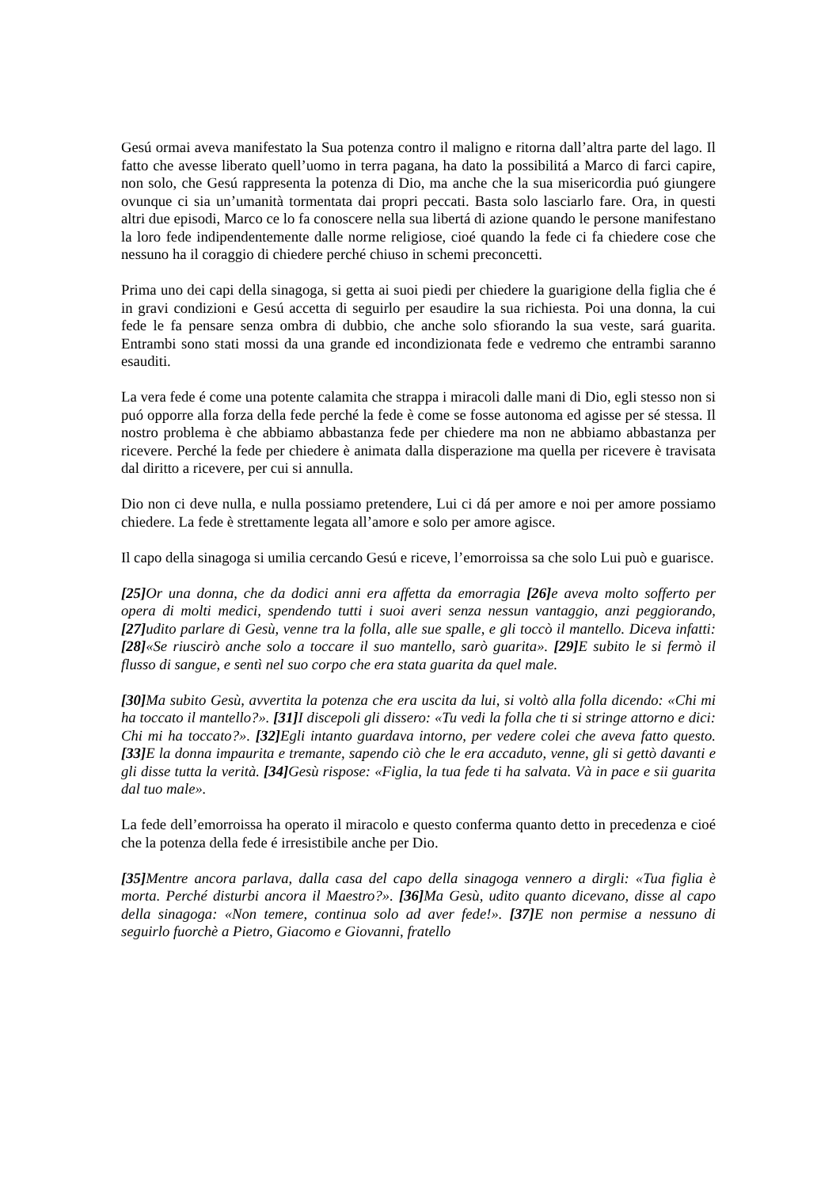Gesú ormai aveva manifestato la Sua potenza contro il maligno e ritorna dall’altra parte del lago. Il fatto che avesse liberato quell’uomo in terra pagana, ha dato la possibilitá a Marco di farci capire, non solo, che Gesú rappresenta la potenza di Dio, ma anche che la sua misericordia puó giungere ovunque ci sia un’umanità tormentata dai propri peccati. Basta solo lasciarlo fare. Ora, in questi altri due episodi, Marco ce lo fa conoscere nella sua libertá di azione quando le persone manifestano la loro fede indipendentemente dalle norme religiose, cioé quando la fede ci fa chiedere cose che nessuno ha il coraggio di chiedere perché chiuso in schemi preconcetti.
Prima uno dei capi della sinagoga, si getta ai suoi piedi per chiedere la guarigione della figlia che é in gravi condizioni e Gesú accetta di seguirlo per esaudire la sua richiesta. Poi una donna, la cui fede le fa pensare senza ombra di dubbio, che anche solo sfiorando la sua veste, sará guarita. Entrambi sono stati mossi da una grande ed incondizionata fede e vedremo che entrambi saranno esauditi.
La vera fede é come una potente calamita che strappa i miracoli dalle mani di Dio, egli stesso non si puó opporre alla forza della fede perché la fede è come se fosse autonoma ed agisse per sé stessa. Il nostro problema è che abbiamo abbastanza fede per chiedere ma non ne abbiamo abbastanza per ricevere. Perché la fede per chiedere è animata dalla disperazione ma quella per ricevere è travisata dal diritto a ricevere, per cui si annulla.
Dio non ci deve nulla, e nulla possiamo pretendere, Lui ci dá per amore e noi per amore possiamo chiedere. La fede è strettamente legata all’amore e solo per amore agisce.
Il capo della sinagoga si umilia cercando Gesú e riceve, l’emorroissa sa che solo Lui può e guarisce.
[25] Or una donna, che da dodici anni era affetta da emorragia [26] e aveva molto sofferto per opera di molti medici, spendendo tutti i suoi averi senza nessun vantaggio, anzi peggiorando, [27] udito parlare di Gesù, venne tra la folla, alle sue spalle, e gli toccò il mantello. Diceva infatti: [28]«Se riuscirò anche solo a toccare il suo mantello, sarò guarita». [29] E subito le si fermò il flusso di sangue, e sentì nel suo corpo che era stata guarita da quel male.
[30] Ma subito Gesù, avvertita la potenza che era uscita da lui, si voltò alla folla dicendo: «Chi mi ha toccato il mantello?». [31] I discepoli gli dissero: «Tu vedi la folla che ti si stringe attorno e dici: Chi mi ha toccato?». [32] Egli intanto guardava intorno, per vedere colei che aveva fatto questo. [33] E la donna impaurita e tremante, sapendo ciò che le era accaduto, venne, gli si gettò davanti e gli disse tutta la verità. [34] Gesù rispose: «Figlia, la tua fede ti ha salvata. Và in pace e sii guarita dal tuo male».
La fede dell’emorroissa ha operato il miracolo e questo conferma quanto detto in precedenza e cioé che la potenza della fede é irresistibile anche per Dio.
[35] Mentre ancora parlava, dalla casa del capo della sinagoga vennero a dirgli: «Tua figlia è morta. Perché disturbi ancora il Maestro?». [36] Ma Gesù, udito quanto dicevano, disse al capo della sinagoga: «Non temere, continua solo ad aver fede!». [37] E non permise a nessuno di seguirlo fuorchè a Pietro, Giacomo e Giovanni, fratello